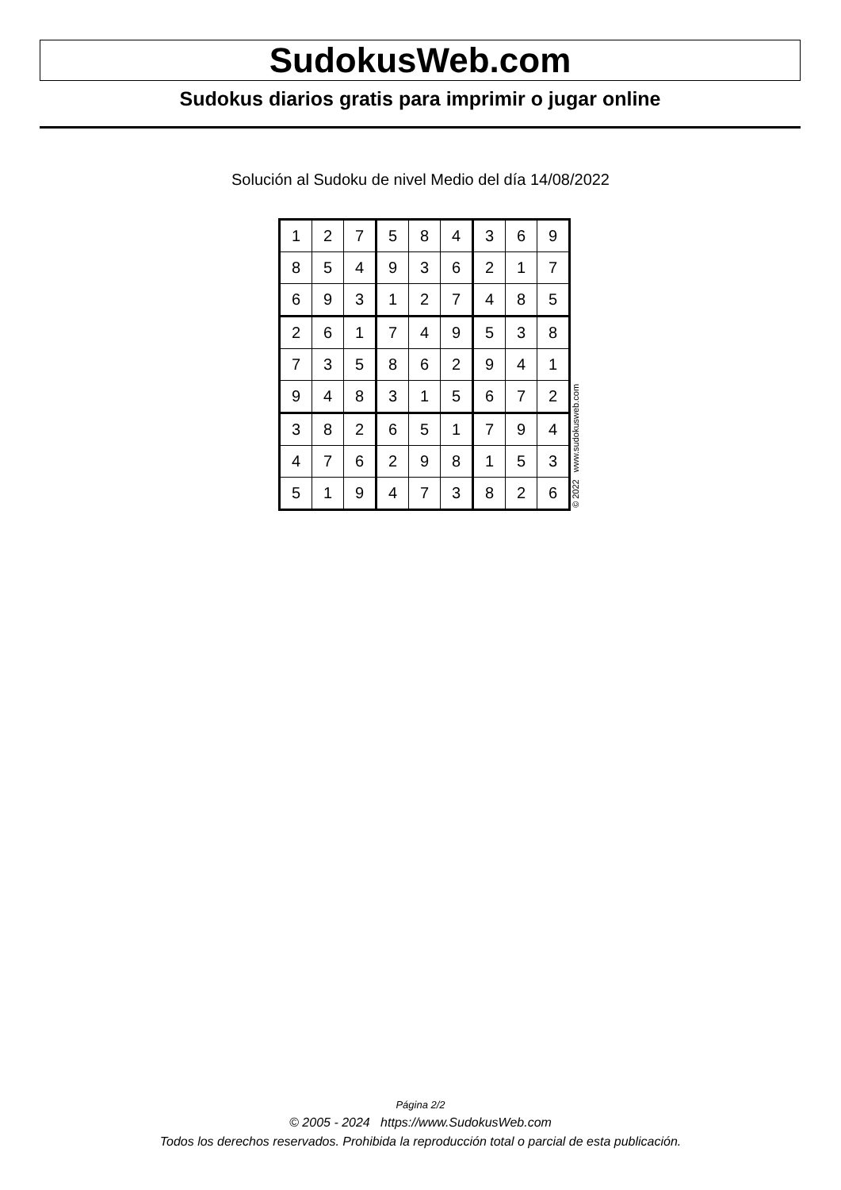SudokusWeb.com
Sudokus diarios gratis para imprimir o jugar online
Solución al Sudoku de nivel Medio del día 14/08/2022
| 1 | 2 | 7 | 5 | 8 | 4 | 3 | 6 | 9 |
| 8 | 5 | 4 | 9 | 3 | 6 | 2 | 1 | 7 |
| 6 | 9 | 3 | 1 | 2 | 7 | 4 | 8 | 5 |
| 2 | 6 | 1 | 7 | 4 | 9 | 5 | 3 | 8 |
| 7 | 3 | 5 | 8 | 6 | 2 | 9 | 4 | 1 |
| 9 | 4 | 8 | 3 | 1 | 5 | 6 | 7 | 2 |
| 3 | 8 | 2 | 6 | 5 | 1 | 7 | 9 | 4 |
| 4 | 7 | 6 | 2 | 9 | 8 | 1 | 5 | 3 |
| 5 | 1 | 9 | 4 | 7 | 3 | 8 | 2 | 6 |
© 2022 www.sudokusweb.com
Página 2/2
© 2005 - 2024 https://www.SudokusWeb.com
Todos los derechos reservados. Prohibida la reproducción total o parcial de esta publicación.